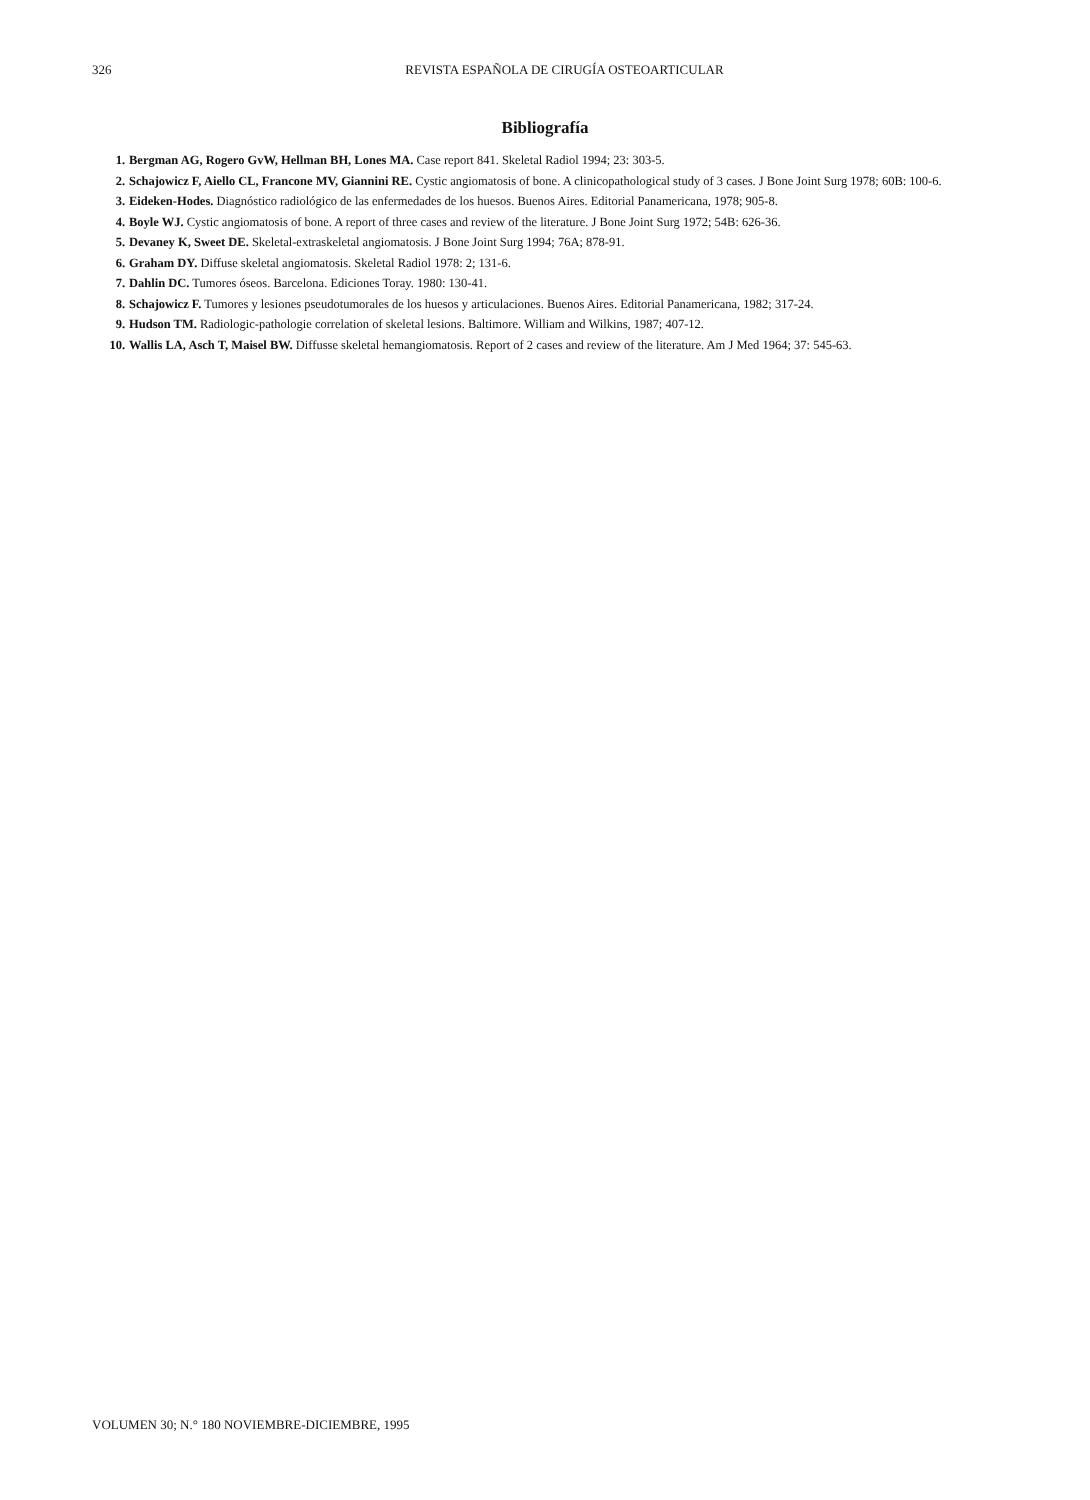326
REVISTA ESPAÑOLA DE CIRUGÍA OSTEOARTICULAR
Bibliografía
1. Bergman AG, Rogero GvW, Hellman BH, Lones MA. Case report 841. Skeletal Radiol 1994; 23: 303-5.
2. Schajowicz F, Aiello CL, Francone MV, Giannini RE. Cystic angiomatosis of bone. A clinicopathological study of 3 cases. J Bone Joint Surg 1978; 60B: 100-6.
3. Eideken-Hodes. Diagnóstico radiológico de las enfermedades de los huesos. Buenos Aires. Editorial Panamericana, 1978; 905-8.
4. Boyle WJ. Cystic angiomatosis of bone. A report of three cases and review of the literature. J Bone Joint Surg 1972; 54B: 626-36.
5. Devaney K, Sweet DE. Skeletal-extraskeletal angiomatosis. J Bone Joint Surg 1994; 76A; 878-91.
6. Graham DY. Diffuse skeletal angiomatosis. Skeletal Radiol 1978: 2; 131-6.
7. Dahlin DC. Tumores óseos. Barcelona. Ediciones Toray. 1980: 130-41.
8. Schajowicz F. Tumores y lesiones pseudotumorales de los huesos y articulaciones. Buenos Aires. Editorial Panamericana, 1982; 317-24.
9. Hudson TM. Radiologic-pathologie correlation of skeletal lesions. Baltimore. William and Wilkins, 1987; 407-12.
10. Wallis LA, Asch T, Maisel BW. Diffusse skeletal hemangiomatosis. Report of 2 cases and review of the literature. Am J Med 1964; 37: 545-63.
VOLUMEN 30; N.° 180 NOVIEMBRE-DICIEMBRE, 1995